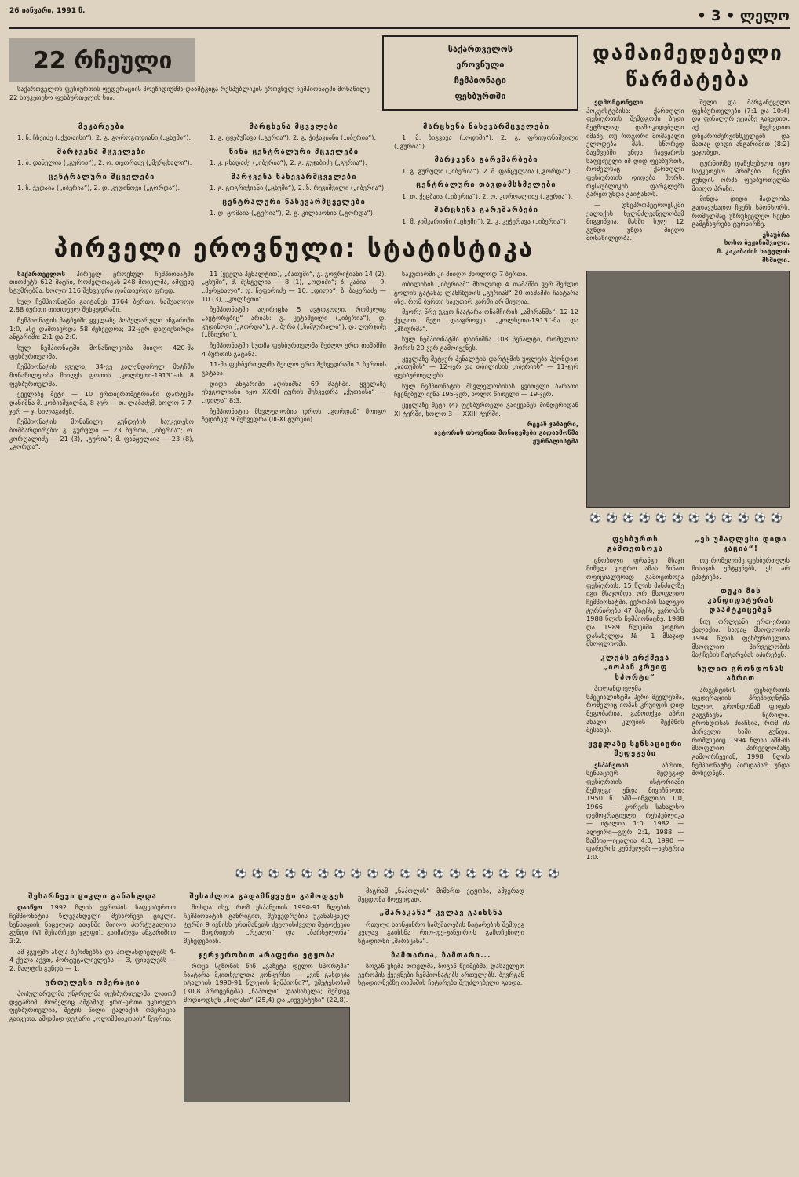26 იანვარი, 1991 წ. • 3 • ლელო
22 რჩეული
საქართველოს ფეხბურთის ფედერაციის პრეზიდიუმმა დაამტკიცა რესპუბლიკის ეროვნულ ჩემპიონატში მონაწილე 22 საუკეთესო ფეხბურთელის სია.
საქართველოს
ეროვნული
ჩემპიონატი
ფეხბურთში
მეკარეები
1. ნ. ჩხეიძე („ქუთაისი“), 2. გ. გოროგოდიანი („ცხუმი“).
მარჯვენა მცველები
1. ბ. დანელია („გურია“), 2. ო. თეთრაძე („მერცხალი“).
ცენტრალური მცველები
1. ზ. ჭედაია („იბერია“), 2. დ. კუდინოვი („გორდა“).
მარცხენა მცველები
1. გ. ტყებუჩავა („გურია“), 2. გ. ჭიჭაკიანი („იბერია“).
წინა ცენტრალური მცველები
1. კ. ცხადაძე („იბერია“), 2. გ. გუჯაბიძე („გურია“).
მარჯვენა ნახევარმცველები
1. გ. გოგრიჭიანი („ცხუმი“), 2. ზ. რევიშვილი („იბერია“).
ცენტრალური ნახევარმცველები
1. დ. ცომაია („გურია“), 2. გ. კილასონია („გორდა“).
მარცხენა ნახევარმცველები
1. მ. ბიგვავა („ოდიში“), 2. გ. ფრიდონაშვილი („გურია“).
მარჯვენა გარემარბები
1. გ. გურული („იბერია“), 2. მ. ფანცულაია („გორდა“).
ცენტრალური თავდამსხმელები
1. თ. ქეცბაია („იბერია“), 2. ო. კორღალიძე („გურია“).
მარცხენა გარემარბები
1. მ. ჯიშკარიანი („ცხუმი“), 2. კ. კეჭერავა („იბერია“).
პირველი ეროვნული: სტატისტიკა
საქართველოს პირველ ეროვნულ ჩემპიონატში თითმეტს 612 მატჩი, რომელთაგან 248 მთიელმა, ამფუნუ სტუმრებმა, ხოლო 116 შეხვედრა დამთავრდა ფრედ.
სულ ჩემპიონატში გაიტანეს 1764 ბურთი, საშუალოდ 2,88 ბურთი თითოეულ შეხვედრაში.
ჩემპიონატის მატჩებში ყველაზე პოპულარული ანგარიში 1:0, ასე დამთავრდა 58 შეხვედრა; 32-ჯერ დაფიქსირდა ანგარიში: 2:1 და 2:0.
სულ ჩემპიონატში მონაწილეობა მიიღო 420-მა ფეხბურთელმა.
ჩემპიონატის ყველა, 34-ვე კალენდარულ მატჩში მონაწილეობა მიიღეს ფოთის „კოლხეთი-1913“-ის 8 ფეხბურთელმა.
ყველაზე მეტი — 10 ურთიერთმეტრიანი დარტყმა დანიშნა მ. კობიაშვილმა, 8-ჯერ — თ. ლაბაძემ, ხოლო 7-7-ჯერ — ჯ. სილაგაძემ.
ჩემპიონატის მონაწილე გუნდების საუკეთესო ბომბარდირები: გ. გურული — 23 ბურთი, „იბერია“; ო. კორღალიძე — 21 (3), „გურია“; მ. ფანცულაია — 23 (8), „გორდა“.
11 (ყველა პენალტით), „ბათუმი“, გ. გოგრიჭიანი 14 (2), „ცხუმი“, მ. შენგელია — 8 (1), „ოდიში“; ზ. კაშია — 9, „მერცხალი“; დ. ნეფარიძე — 10, „დილა“; ზ. ბაკურაძე — 10 (3), „კოლხეთი“.
ჩემპიონატში აღირიცხა 5 ავტოგოლი, რომელიც „ავტორებიც“ არიან: გ. კეტაშვილი („იბერია“), დ. კუდინოვი („გორდა“), გ. ბურა („სამგურალი“), დ. ლურჯიძე („მზიური“).
ჩემპიონატში ხუთმა ფეხბურთელმა შეძლო ერთ თამაშში 4 ბურთის გატანა.
11-მა ფეხბურთელმა შეძლო ერთ შეხვედრაში 3 ბურთის გატანა.
დიდი ანგარიში აღინიშნა 69 მატჩში. ყველაზე უხვგოლიანი იყო XXXII ტურის შეხვედრა „ქუთაისი“ — „დილა“ 8:3.
ჩემპიონატის მსვლელობის დროს „გორდამ“ მოიგო ზედიზედ 9 შეხვედრა (III-XI ტურები).
საკუთარში კი მიიღო მხოლოდ 7 ბურთი.
თბილისის „იბერიამ“ მხოლოდ 4 თამაშში ვერ შეძლო გოლის გატანა; ლანჩხუთის „გურიამ“ 20 თამაშში ჩაატარა ისე, რომ ბურთი საკუთარ კარში არ მიუღია.
მეორე წრე უკეთ ჩაატარა ოჩამჩირის „ამირანმა“. 12-12 ქულით მეტი დააგროვეს „კოლხეთი-1913“-მა და „მზიურმა“.
სულ ჩემპიონატში დაინიშნა 108 პენალტი, რომელთა შორის 20 ვერ გამოიყენეს.
ყველაზე მეტჯერ პენალტის დარტყმის უფლება ჰქონდათ „ბათუმის“ — 12-ჯერ და თბილისის „იბერიის“ — 11-ჯერ ფეხბურთელებს.
სულ ჩემპიონატის მსვლელობისას ყვითელი ბარათი ჩვენებულ იქნა 195-ჯერ, ხოლო წითელი — 19-ჯერ.
ყველაზე მეტი (4) ფეხბურთელი გაიყვანეს მინდვრიდან XI ტურში, ხოლო 3 — XXIII ტურში.
რევაზ ჯაბაური,
ავტორის თხოვნით მონაცემები გადაამოწმა ჟურნალისტმა
დამაიმედებელი წარმატება
ედმონტონელი ჰოკეისტებისა: ქართული ფეხბურთის შემდგომი ბედი მეტწილად დამოკიდებული იმაზე, თუ როგორი მომავალი ელოდება მას. სწორედ ბავშვებში უნდა ჩაეყაროს საფუძველი იმ დიდ ფეხბურთს, რომელსაც ქართული ფეხბურთის დიდება შორს, რესპუბლიკის ფარგლებს გარეთ უნდა გაიტანოს.
— დნეპროპეტროვსკში ქალაქის ხელმძღვანელობამ მიგვიწვია. მასში სულ 12 გუნდი უნდა მიეღო მონაწილეობა.
შელი და მარგანეცელი ფეხბურთელები (7:1 და 10:4) და ფინალურ ეტაპზე გავედით. აქ შევხვდით დნეპროძერჟინსკელებს და მათაც დიდი ანგარიშით (8:2) ვაჯობეთ.
ტურნირზე დაწესებული იყო საუკეთესო პრიზები. ჩვენი გუნდის ორმა ფეხბურთელმა მიიღო პრიზი.
მინდა დიდი მადლობა გადავუხადო ჩვენს სპონსორს, რომელმაც უზრუნველყო ჩვენი გამგზავრება ტურნირზე.
ესაუბრა
სოსო ბეჟანაშვილი.
მ. კაკაბაძის ხატულის მხმილი.
⚽⚽⚽⚽⚽⚽⚽⚽⚽⚽⚽⚽
ფეხბურთს გამოეთხოვა
ცნობილი ფრანგი მსაჯი მიშელ ვოტრო ამას წინათ ოფიციალურად გამოეთხოვა ფეხბურთს. 15 წლის მანძილზე იგი მსაჯობდა ორ მსოფლიო ჩემპიონატში, ევროპის სალუკო ტურნირებს 47 მატჩს, ევროპის 1988 წლის ჩემპიონატზე. 1988 და 1989 წლებში ვოტრო დასახელდა № 1 მსაჯად მსოფლიოში.
კლუბს ერქმევა „იოჰან კრუიფ სპორტი“
პოლანდიელმა სპეციალისტმა ჰერი მეულენმა, რომელიც იოჰან კრუიფის დიდ მეგობარია, გამოთქვა აზრი ახალი კლუბის შექმნის შესახებ.
ყველაზე სენსაციური შედეგები
ესპანეთის აზრით, სენსაციურ შედეგად ფეხბურთის ისტორიაში შემდეგი უნდა მივიჩნიოთ: 1950 წ. აშშ—ინგლისი 1:0, 1966 — კორეის სახალხო დემოკრატიული რესპუბლიკა — იტალია 1:0, 1982 — ალჟირი—გფრ 2:1, 1988 —ზამბია—იტალია 4:0, 1990 — ფარერის კუნძულები—ავსტრია 1:0.
„ეს უმაღლესი დიდი კაცია“!
თუ რომელიმე ფეხბურთელს მისაჯის უმტყუნებს, ეს არ ეპატიება.
თუკი მის კანდიდატურას დაამტკიცებენ
ნიუ ორლეანი ერთ-ერთი ქალაქია, სადაც მსოფლიოს 1994 წლის ფეხბურთელთა მსოფლიო პირველობის მატჩების ჩატარებას აპირებენ.
ხულიო გრონდონას აზრით
არგენტინის ფეხბურთის ფედერაციის პრეზიდენტმა ხულიო გრონდონამ ფიფას გაუგზავნა წერილი. გრონდონას მიაჩნია, რომ ის პირველი სამი გუნდი, რომლებიც 1994 წლის აშშ-ის მსოფლიო პირველობაზე გამოირჩევიან, 1998 წლის ჩემპიონატზე პირდაპირ უნდა მოხვდნენ.
⚽⚽⚽⚽⚽⚽⚽⚽⚽⚽⚽⚽⚽⚽⚽⚽⚽⚽⚽⚽
შესარჩევი ციკლი განახლდა
დაიწყო 1992 წლის ევროპის საფეხბურთო ჩემპიონატის წლევანდელი შესარჩევი ციკლი. სენსაციის ნაცვლად ათენში მიიღო პორტუგალიის გუნდი (VI შესარჩევი ჯგუფი), გაიმარჯვა ანგარიშით 3:2.
ამ ჯგუფში ახლა ბერძნებსა და პოლანდიელებს 4-4 ქულა აქვთ, პორტუგალიელებს — 3, ფინელებს — 2, მალტის გუნდს — 1.
ურთულესი ოპერაცია
პოპულარულმა უნგრულმა ფეხბურთელმა ლაიოშ დეტარიმ, რომელიც ამჟამად ერთ-ერთი უცხოელი ფეხბურთელია, მეტის წილი ქალაქის ოპერაცია გაიკეთა. ამჟამად დეტარი „ოლიმპიაკოსის“ წევრია.
შესაძლოა გადამწყვეტი გამოდგეს
მოხდა ისე, რომ ესპანეთის 1990-91 წლების ჩემპიონატის განრიგით, შეხვედრების უკანასკნელ ტურში 9 ივნისს ერთმანეთს ძველისძველი მეტოქეები — მადრიდის „რეალი“ და „ბარსელონა“ შეხვდებიან.
ჯერჯერობით არაფერი ეტყობა
როცა სეზონის წინ „გაზეტა დელო სპორტმა“ ჩაატარა მკითხველთა კონკურსი — „ვინ გახდება იტალიის 1990-91 წლების ჩემპიონი?“, უმეტესობამ (30,8 პროცენტმა) „ნაპოლი“ დაასახელა; შემდეგ მოდიოდნენ „მილანი“ (25,4) და „იუვენტუსი“ (22,8).
მაგრამ „ნაპოლის“ მიმართ ეტყობა, ამჯერად შეცდომა მოუვიდათ.
„მარაკანა“ კვლავ გაიხსნა
რთული საინჟინრო სამუშაოების ჩატარების შემდეგ კვლავ გაიხსნა რიო-დე-ჟანეიროს გამოჩენილი სტადიონი „მარაკანა“.
ზამთარია, ზამთარი...
ზოგან უხვმა თოვლმა, ზოგან წვიმებმა, დასავლეთ ევროპის ქვეყნები ჩემპიონატებს ართულებს. ბევრგან სტადიონებზე თამაშის ჩატარება შეუძლებელი გახდა.